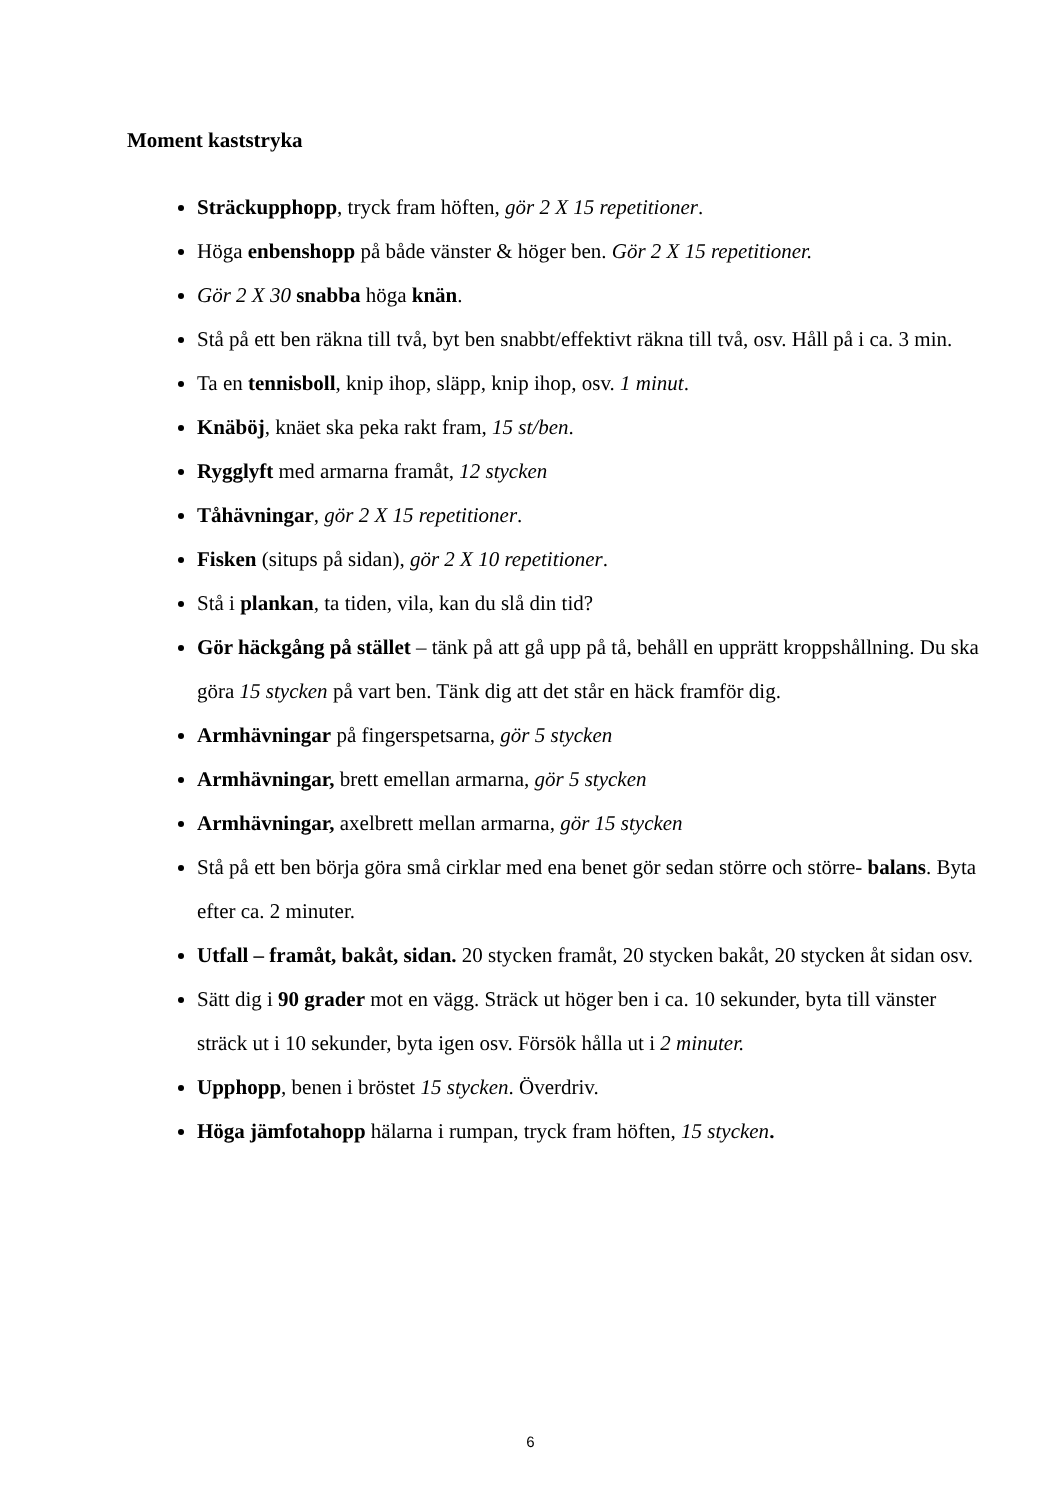Moment kaststryka
Sträckupphopp, tryck fram höften, gör 2 X 15 repetitioner.
Höga enbenshopp på både vänster & höger ben. Gör 2 X 15 repetitioner.
Gör 2 X 30 snabba höga knän.
Stå på ett ben räkna till två, byt ben snabbt/effektivt räkna till två, osv. Håll på i ca. 3 min.
Ta en tennisboll, knip ihop, släpp, knip ihop, osv. 1 minut.
Knäböj, knäet ska peka rakt fram, 15 st/ben.
Rygglyft med armarna framåt, 12 stycken
Tåhävningar, gör 2 X 15 repetitioner.
Fisken (situps på sidan), gör 2 X 10 repetitioner.
Stå i plankan, ta tiden, vila, kan du slå din tid?
Gör häckgång på stället – tänk på att gå upp på tå, behåll en upprätt kroppshållning. Du ska göra 15 stycken på vart ben. Tänk dig att det står en häck framför dig.
Armhävningar på fingerspetsarna, gör 5 stycken
Armhävningar, brett emellan armarna, gör 5 stycken
Armhävningar, axelbrett mellan armarna, gör 15 stycken
Stå på ett ben börja göra små cirklar med ena benet gör sedan större och större- balans. Byta efter ca. 2 minuter.
Utfall – framåt, bakåt, sidan. 20 stycken framåt, 20 stycken bakåt, 20 stycken åt sidan osv.
Sätt dig i 90 grader mot en vägg. Sträck ut höger ben i ca. 10 sekunder, byta till vänster sträck ut i 10 sekunder, byta igen osv. Försök hålla ut i 2 minuter.
Upphopp, benen i bröstet 15 stycken. Överdriv.
Höga jämfotahopp hälarna i rumpan, tryck fram höften, 15 stycken.
6